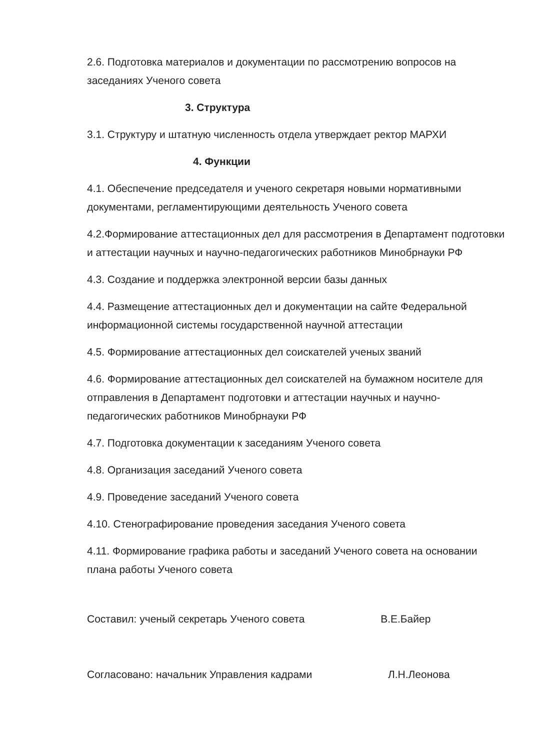2.6. Подготовка материалов и документации по рассмотрению вопросов на заседаниях Ученого совета
3. Структура
3.1. Структуру и штатную численность отдела утверждает ректор МАРХИ
4. Функции
4.1. Обеспечение председателя и ученого секретаря новыми нормативными документами, регламентирующими деятельность Ученого совета
4.2.Формирование аттестационных дел для рассмотрения в Департамент подготовки и аттестации научных и научно-педагогических работников Минобрнауки РФ
4.3. Создание и поддержка электронной версии базы данных
4.4. Размещение аттестационных дел и документации на сайте Федеральной информационной системы государственной научной аттестации
4.5. Формирование аттестационных дел соискателей ученых званий
4.6. Формирование аттестационных дел соискателей на бумажном носителе для отправления в Департамент подготовки и аттестации научных и научно-педагогических работников Минобрнауки РФ
4.7. Подготовка документации к заседаниям Ученого совета
4.8. Организация заседаний Ученого совета
4.9. Проведение заседаний Ученого совета
4.10. Стенографирование проведения заседания Ученого совета
4.11. Формирование графика работы и заседаний Ученого совета на основании плана работы Ученого совета
Составил: ученый секретарь Ученого совета В.Е.Байер
Согласовано: начальник Управления кадрами Л.Н.Леонова